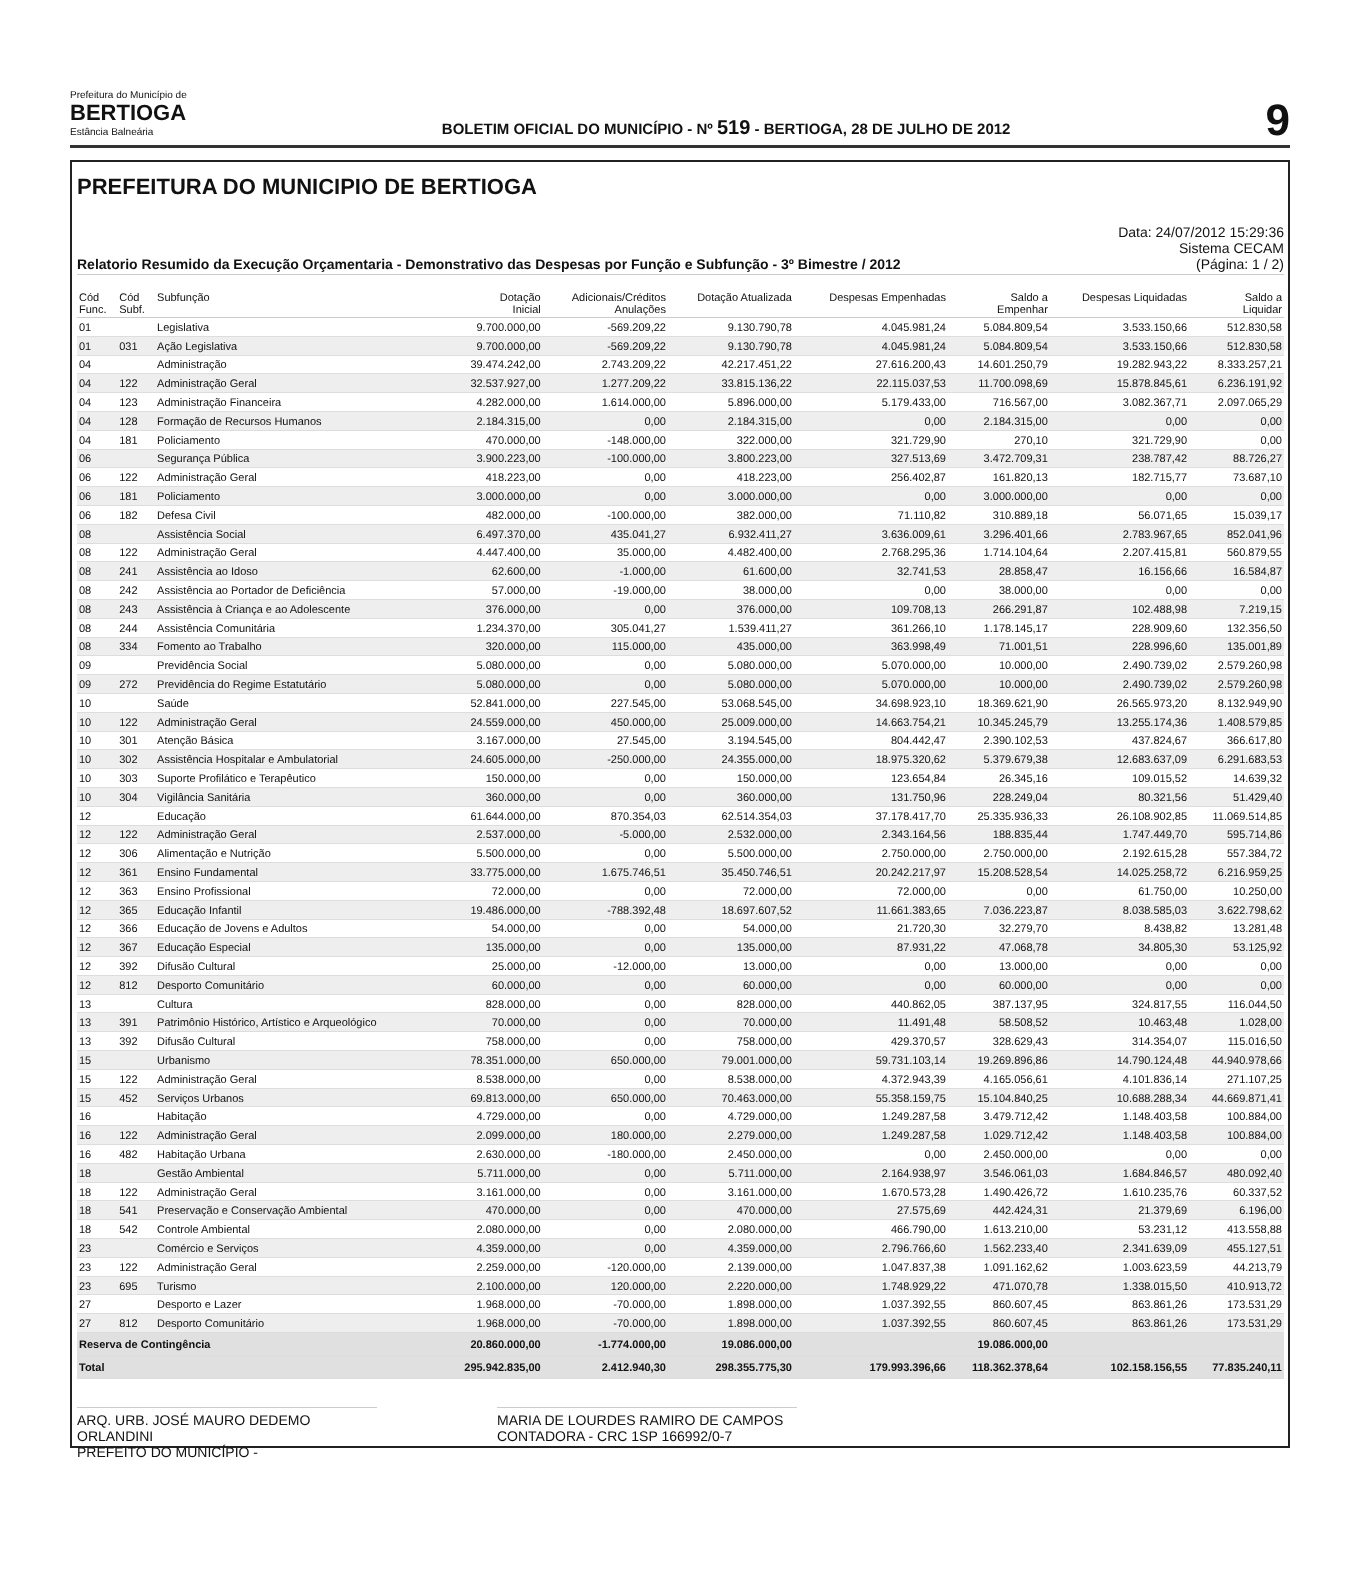Prefeitura do Município de
BERTIOGA
Estância Balneária
BOLETIM OFICIAL DO MUNICÍPIO - Nº 519 - BERTIOGA, 28 DE JULHO DE 2012
9
PREFEITURA DO MUNICIPIO DE BERTIOGA
Relatorio Resumido da Execução Orçamentaria - Demonstrativo das Despesas por Função e Subfunção - 3º Bimestre / 2012
Data: 24/07/2012 15:29:36
Sistema CECAM
(Página: 1 / 2)
| Cód Func. | Cód Subf. | Subfunção | Dotação Inicial | Adicionais/Créditos Anulações | Dotação Atualizada | Despesas Empenhadas | Saldo a Empenhar | Despesas Liquidadas | Saldo a Liquidar |
| --- | --- | --- | --- | --- | --- | --- | --- | --- | --- |
| 01 | | Legislativa | 9.700.000,00 | -569.209,22 | 9.130.790,78 | 4.045.981,24 | 5.084.809,54 | 3.533.150,66 | 512.830,58 |
| 01 | 031 | Ação Legislativa | 9.700.000,00 | -569.209,22 | 9.130.790,78 | 4.045.981,24 | 5.084.809,54 | 3.533.150,66 | 512.830,58 |
| 04 | | Administração | 39.474.242,00 | 2.743.209,22 | 42.217.451,22 | 27.616.200,43 | 14.601.250,79 | 19.282.943,22 | 8.333.257,21 |
| 04 | 122 | Administração Geral | 32.537.927,00 | 1.277.209,22 | 33.815.136,22 | 22.115.037,53 | 11.700.098,69 | 15.878.845,61 | 6.236.191,92 |
| 04 | 123 | Administração Financeira | 4.282.000,00 | 1.614.000,00 | 5.896.000,00 | 5.179.433,00 | 716.567,00 | 3.082.367,71 | 2.097.065,29 |
| 04 | 128 | Formação de Recursos Humanos | 2.184.315,00 | 0,00 | 2.184.315,00 | 0,00 | 2.184.315,00 | 0,00 | 0,00 |
| 04 | 181 | Policiamento | 470.000,00 | -148.000,00 | 322.000,00 | 321.729,90 | 270,10 | 321.729,90 | 0,00 |
| 06 | | Segurança Pública | 3.900.223,00 | -100.000,00 | 3.800.223,00 | 327.513,69 | 3.472.709,31 | 238.787,42 | 88.726,27 |
| 06 | 122 | Administração Geral | 418.223,00 | 0,00 | 418.223,00 | 256.402,87 | 161.820,13 | 182.715,77 | 73.687,10 |
| 06 | 181 | Policiamento | 3.000.000,00 | 0,00 | 3.000.000,00 | 0,00 | 3.000.000,00 | 0,00 | 0,00 |
| 06 | 182 | Defesa Civil | 482.000,00 | -100.000,00 | 382.000,00 | 71.110,82 | 310.889,18 | 56.071,65 | 15.039,17 |
| 08 | | Assistência Social | 6.497.370,00 | 435.041,27 | 6.932.411,27 | 3.636.009,61 | 3.296.401,66 | 2.783.967,65 | 852.041,96 |
| 08 | 122 | Administração Geral | 4.447.400,00 | 35.000,00 | 4.482.400,00 | 2.768.295,36 | 1.714.104,64 | 2.207.415,81 | 560.879,55 |
| 08 | 241 | Assistência ao Idoso | 62.600,00 | -1.000,00 | 61.600,00 | 32.741,53 | 28.858,47 | 16.156,66 | 16.584,87 |
| 08 | 242 | Assistência ao Portador de Deficiência | 57.000,00 | -19.000,00 | 38.000,00 | 0,00 | 38.000,00 | 0,00 | 0,00 |
| 08 | 243 | Assistência à Criança e ao Adolescente | 376.000,00 | 0,00 | 376.000,00 | 109.708,13 | 266.291,87 | 102.488,98 | 7.219,15 |
| 08 | 244 | Assistência Comunitária | 1.234.370,00 | 305.041,27 | 1.539.411,27 | 361.266,10 | 1.178.145,17 | 228.909,60 | 132.356,50 |
| 08 | 334 | Fomento ao Trabalho | 320.000,00 | 115.000,00 | 435.000,00 | 363.998,49 | 71.001,51 | 228.996,60 | 135.001,89 |
| 09 | | Previdência Social | 5.080.000,00 | 0,00 | 5.080.000,00 | 5.070.000,00 | 10.000,00 | 2.490.739,02 | 2.579.260,98 |
| 09 | 272 | Previdência do Regime Estatutário | 5.080.000,00 | 0,00 | 5.080.000,00 | 5.070.000,00 | 10.000,00 | 2.490.739,02 | 2.579.260,98 |
| 10 | | Saúde | 52.841.000,00 | 227.545,00 | 53.068.545,00 | 34.698.923,10 | 18.369.621,90 | 26.565.973,20 | 8.132.949,90 |
| 10 | 122 | Administração Geral | 24.559.000,00 | 450.000,00 | 25.009.000,00 | 14.663.754,21 | 10.345.245,79 | 13.255.174,36 | 1.408.579,85 |
| 10 | 301 | Atenção Básica | 3.167.000,00 | 27.545,00 | 3.194.545,00 | 804.442,47 | 2.390.102,53 | 437.824,67 | 366.617,80 |
| 10 | 302 | Assistência Hospitalar e Ambulatorial | 24.605.000,00 | -250.000,00 | 24.355.000,00 | 18.975.320,62 | 5.379.679,38 | 12.683.637,09 | 6.291.683,53 |
| 10 | 303 | Suporte Profilático e Terapêutico | 150.000,00 | 0,00 | 150.000,00 | 123.654,84 | 26.345,16 | 109.015,52 | 14.639,32 |
| 10 | 304 | Vigilância Sanitária | 360.000,00 | 0,00 | 360.000,00 | 131.750,96 | 228.249,04 | 80.321,56 | 51.429,40 |
| 12 | | Educação | 61.644.000,00 | 870.354,03 | 62.514.354,03 | 37.178.417,70 | 25.335.936,33 | 26.108.902,85 | 11.069.514,85 |
| 12 | 122 | Administração Geral | 2.537.000,00 | -5.000,00 | 2.532.000,00 | 2.343.164,56 | 188.835,44 | 1.747.449,70 | 595.714,86 |
| 12 | 306 | Alimentação e Nutrição | 5.500.000,00 | 0,00 | 5.500.000,00 | 2.750.000,00 | 2.750.000,00 | 2.192.615,28 | 557.384,72 |
| 12 | 361 | Ensino Fundamental | 33.775.000,00 | 1.675.746,51 | 35.450.746,51 | 20.242.217,97 | 15.208.528,54 | 14.025.258,72 | 6.216.959,25 |
| 12 | 363 | Ensino Profissional | 72.000,00 | 0,00 | 72.000,00 | 72.000,00 | 0,00 | 61.750,00 | 10.250,00 |
| 12 | 365 | Educação Infantil | 19.486.000,00 | -788.392,48 | 18.697.607,52 | 11.661.383,65 | 7.036.223,87 | 8.038.585,03 | 3.622.798,62 |
| 12 | 366 | Educação de Jovens e Adultos | 54.000,00 | 0,00 | 54.000,00 | 21.720,30 | 32.279,70 | 8.438,82 | 13.281,48 |
| 12 | 367 | Educação Especial | 135.000,00 | 0,00 | 135.000,00 | 87.931,22 | 47.068,78 | 34.805,30 | 53.125,92 |
| 12 | 392 | Difusão Cultural | 25.000,00 | -12.000,00 | 13.000,00 | 0,00 | 13.000,00 | 0,00 | 0,00 |
| 12 | 812 | Desporto Comunitário | 60.000,00 | 0,00 | 60.000,00 | 0,00 | 60.000,00 | 0,00 | 0,00 |
| 13 | | Cultura | 828.000,00 | 0,00 | 828.000,00 | 440.862,05 | 387.137,95 | 324.817,55 | 116.044,50 |
| 13 | 391 | Patrimônio Histórico, Artístico e Arqueológico | 70.000,00 | 0,00 | 70.000,00 | 11.491,48 | 58.508,52 | 10.463,48 | 1.028,00 |
| 13 | 392 | Difusão Cultural | 758.000,00 | 0,00 | 758.000,00 | 429.370,57 | 328.629,43 | 314.354,07 | 115.016,50 |
| 15 | | Urbanismo | 78.351.000,00 | 650.000,00 | 79.001.000,00 | 59.731.103,14 | 19.269.896,86 | 14.790.124,48 | 44.940.978,66 |
| 15 | 122 | Administração Geral | 8.538.000,00 | 0,00 | 8.538.000,00 | 4.372.943,39 | 4.165.056,61 | 4.101.836,14 | 271.107,25 |
| 15 | 452 | Serviços Urbanos | 69.813.000,00 | 650.000,00 | 70.463.000,00 | 55.358.159,75 | 15.104.840,25 | 10.688.288,34 | 44.669.871,41 |
| 16 | | Habitação | 4.729.000,00 | 0,00 | 4.729.000,00 | 1.249.287,58 | 3.479.712,42 | 1.148.403,58 | 100.884,00 |
| 16 | 122 | Administração Geral | 2.099.000,00 | 180.000,00 | 2.279.000,00 | 1.249.287,58 | 1.029.712,42 | 1.148.403,58 | 100.884,00 |
| 16 | 482 | Habitação Urbana | 2.630.000,00 | -180.000,00 | 2.450.000,00 | 0,00 | 2.450.000,00 | 0,00 | 0,00 |
| 18 | | Gestão Ambiental | 5.711.000,00 | 0,00 | 5.711.000,00 | 2.164.938,97 | 3.546.061,03 | 1.684.846,57 | 480.092,40 |
| 18 | 122 | Administração Geral | 3.161.000,00 | 0,00 | 3.161.000,00 | 1.670.573,28 | 1.490.426,72 | 1.610.235,76 | 60.337,52 |
| 18 | 541 | Preservação e Conservação Ambiental | 470.000,00 | 0,00 | 470.000,00 | 27.575,69 | 442.424,31 | 21.379,69 | 6.196,00 |
| 18 | 542 | Controle Ambiental | 2.080.000,00 | 0,00 | 2.080.000,00 | 466.790,00 | 1.613.210,00 | 53.231,12 | 413.558,88 |
| 23 | | Comércio e Serviços | 4.359.000,00 | 0,00 | 4.359.000,00 | 2.796.766,60 | 1.562.233,40 | 2.341.639,09 | 455.127,51 |
| 23 | 122 | Administração Geral | 2.259.000,00 | -120.000,00 | 2.139.000,00 | 1.047.837,38 | 1.091.162,62 | 1.003.623,59 | 44.213,79 |
| 23 | 695 | Turismo | 2.100.000,00 | 120.000,00 | 2.220.000,00 | 1.748.929,22 | 471.070,78 | 1.338.015,50 | 410.913,72 |
| 27 | | Desporto e Lazer | 1.968.000,00 | -70.000,00 | 1.898.000,00 | 1.037.392,55 | 860.607,45 | 863.861,26 | 173.531,29 |
| 27 | 812 | Desporto Comunitário | 1.968.000,00 | -70.000,00 | 1.898.000,00 | 1.037.392,55 | 860.607,45 | 863.861,26 | 173.531,29 |
| Reserva de Contingência | | | 20.860.000,00 | -1.774.000,00 | 19.086.000,00 | | 19.086.000,00 | | |
| Total | | | 295.942.835,00 | 2.412.940,30 | 298.355.775,30 | 179.993.396,66 | 118.362.378,64 | 102.158.156,55 | 77.835.240,11 |
ARQ. URB. JOSÉ MAURO DEDEMO ORLANDINI
PREFEITO DO MUNICÍPIO -
MARIA DE LOURDES RAMIRO DE CAMPOS
CONTADORA - CRC 1SP 166992/0-7